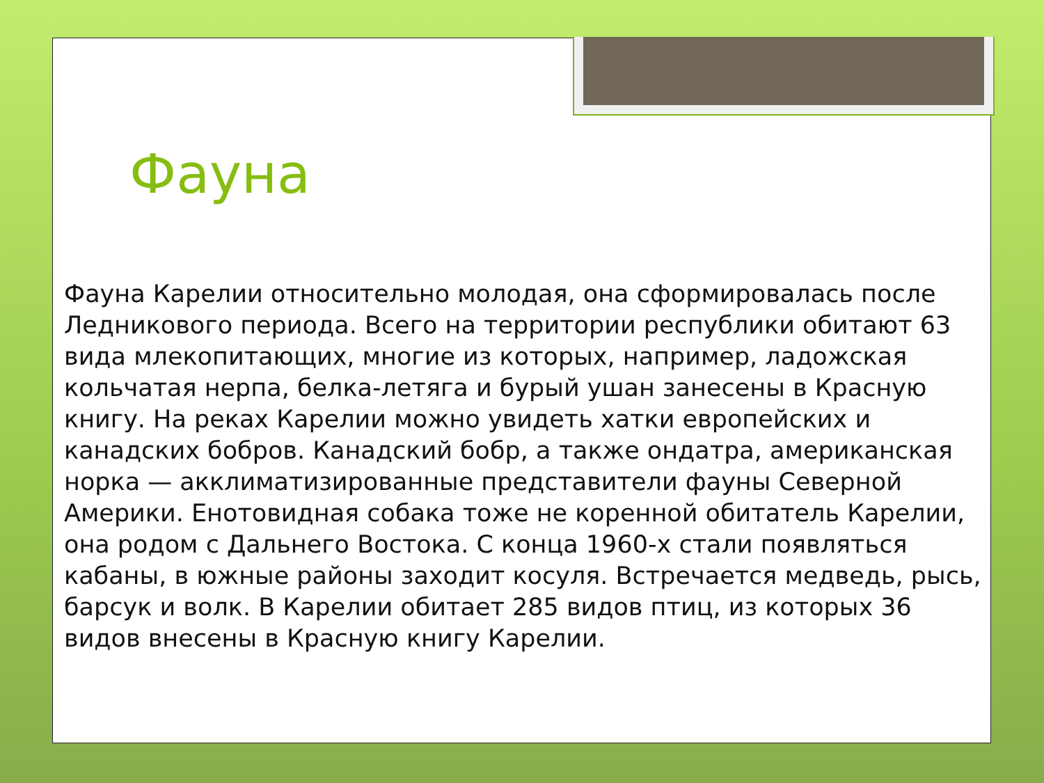Фауна
Фауна Карелии относительно молодая, она сформировалась после Ледникового периода. Всего на территории республики обитают 63 вида млекопитающих, многие из которых, например, ладожская кольчатая нерпа, белка-летяга и бурый ушан занесены в Красную книгу. На реках Карелии можно увидеть хатки европейских и канадских бобров. Канадский бобр, а также ондатра, американская норка — акклиматизированные представители фауны Северной Америки. Енотовидная собака тоже не коренной обитатель Карелии, она родом с Дальнего Востока. С конца 1960-х стали появляться кабаны, в южные районы заходит косуля. Встречается медведь, рысь, барсук и волк. В Карелии обитает 285 видов птиц, из которых 36 видов внесены в Красную книгу Карелии.